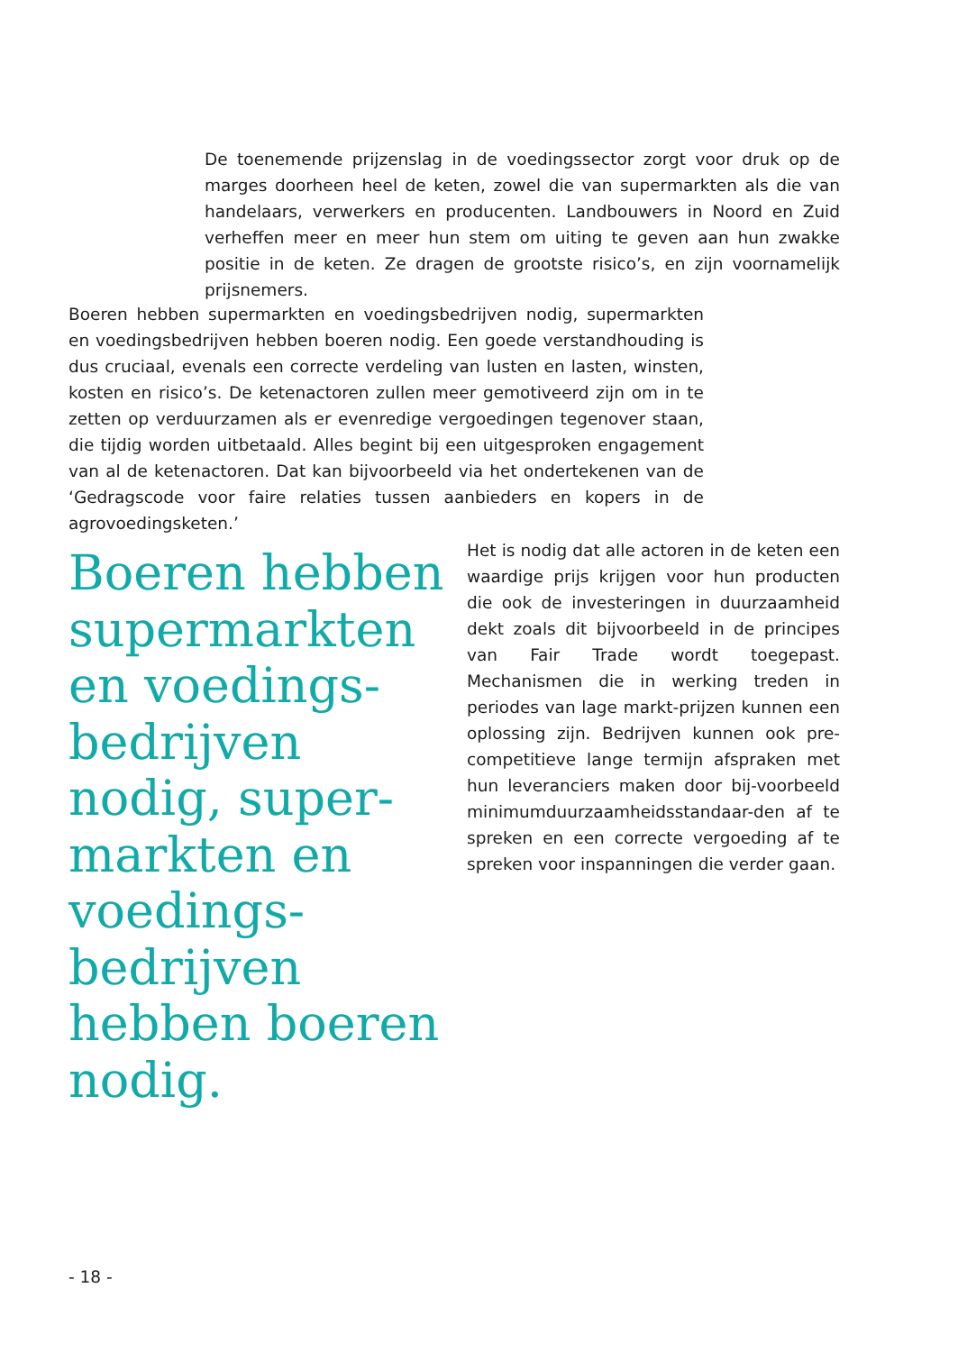De toenemende prijzenslag in de voedingssector zorgt voor druk op de marges doorheen heel de keten, zowel die van supermarkten als die van handelaars, verwerkers en producenten. Landbouwers in Noord en Zuid verheffen meer en meer hun stem om uiting te geven aan hun zwakke positie in de keten. Ze dragen de grootste risico’s, en zijn voornamelijk prijsnemers.
Boeren hebben supermarkten en voedingsbedrijven nodig, supermarkten en voedingsbedrijven hebben boeren nodig. Een goede verstandhouding is dus cruciaal, evenals een correcte verdeling van lusten en lasten, winsten, kosten en risico’s. De ketenactoren zullen meer gemotiveerd zijn om in te zetten op verduurzamen als er evenredige vergoedingen tegenover staan, die tijdig worden uitbetaald. Alles begint bij een uitgesproken engagement van al de ketenactoren. Dat kan bijvoorbeeld via het ondertekenen van de ‘Gedragscode voor faire relaties tussen aanbieders en kopers in de agrovoedingsketen.’
Boeren hebben supermarkten en voedings-bedrijven nodig, super-markten en voedings-bedrijven hebben boeren nodig.
Het is nodig dat alle actoren in de keten een waardige prijs krijgen voor hun producten die ook de investeringen in duurzaamheid dekt zoals dit bijvoorbeeld in de principes van Fair Trade wordt toegepast. Mechanismen die in werking treden in periodes van lage markt-prijzen kunnen een oplossing zijn. Bedrijven kunnen ook pre-competitieve lange termijn afspraken met hun leveranciers maken door bij-voorbeeld minimumduurzaamheidsstandaar-den af te spreken en een correcte vergoeding af te spreken voor inspanningen die verder gaan.
- 18 -